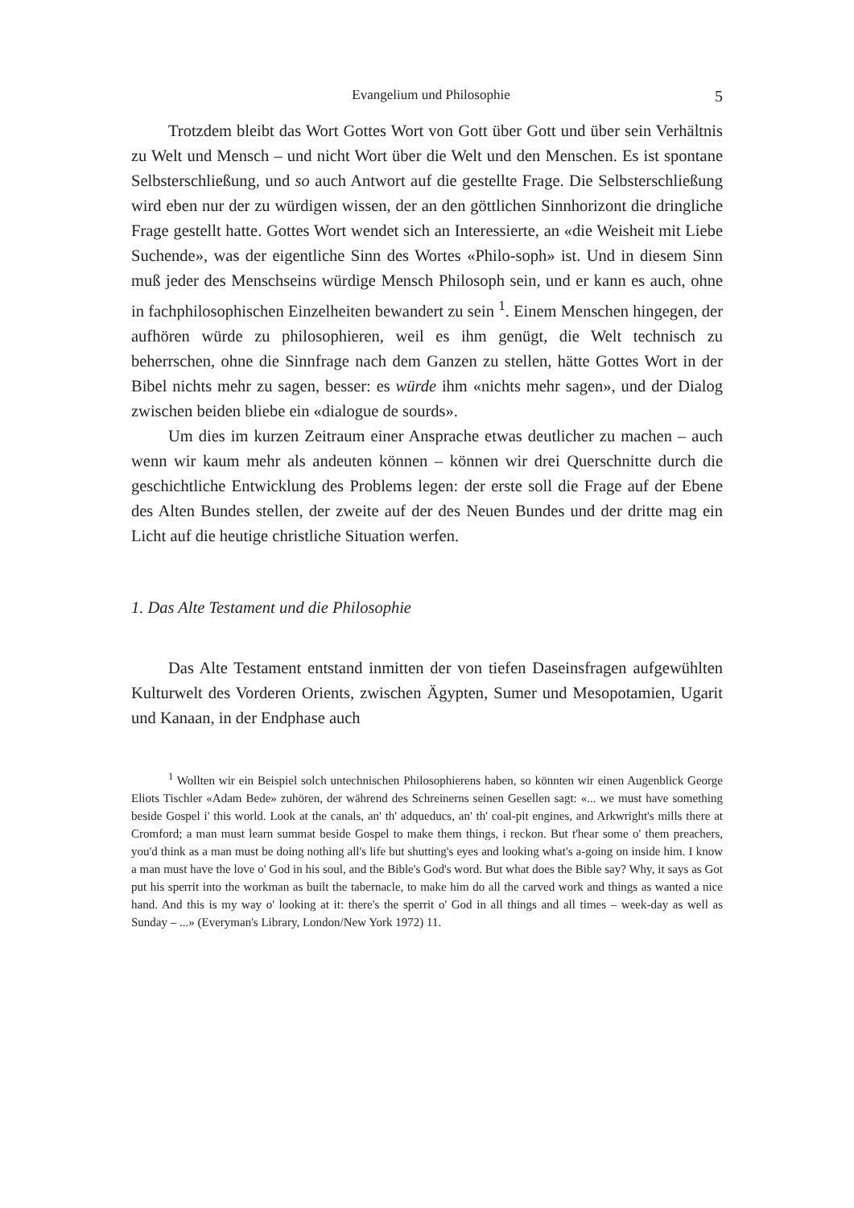Evangelium und Philosophie 5
Trotzdem bleibt das Wort Gottes Wort von Gott über Gott und über sein Verhältnis zu Welt und Mensch – und nicht Wort über die Welt und den Menschen. Es ist spontane Selbsterschließung, und so auch Antwort auf die gestellte Frage. Die Selbsterschließung wird eben nur der zu würdigen wissen, der an den göttlichen Sinnhorizont die dringliche Frage gestellt hatte. Gottes Wort wendet sich an Interessierte, an «die Weisheit mit Liebe Suchende», was der eigentliche Sinn des Wortes «Philo-soph» ist. Und in diesem Sinn muß jeder des Menschseins würdige Mensch Philosoph sein, und er kann es auch, ohne in fachphilosophischen Einzelheiten bewandert zu sein <sup>1</sup>. Einem Menschen hingegen, der aufhören würde zu philosophieren, weil es ihm genügt, die Welt technisch zu beherrschen, ohne die Sinnfrage nach dem Ganzen zu stellen, hätte Gottes Wort in der Bibel nichts mehr zu sagen, besser: es würde ihm «nichts mehr sagen», und der Dialog zwischen beiden bliebe ein «dialogue de sourds».
Um dies im kurzen Zeitraum einer Ansprache etwas deutlicher zu machen – auch wenn wir kaum mehr als andeuten können – können wir drei Querschnitte durch die geschichtliche Entwicklung des Problems legen: der erste soll die Frage auf der Ebene des Alten Bundes stellen, der zweite auf der des Neuen Bundes und der dritte mag ein Licht auf die heutige christliche Situation werfen.
1. Das Alte Testament und die Philosophie
Das Alte Testament entstand inmitten der von tiefen Daseinsfragen aufgewühlten Kulturwelt des Vorderen Orients, zwischen Ägypten, Sumer und Mesopotamien, Ugarit und Kanaan, in der Endphase auch
<sup>1</sup> Wollten wir ein Beispiel solch untechnischen Philosophierens haben, so könnten wir einen Augenblick George Eliots Tischler «Adam Bede» zuhören, der während des Schreinerns seinen Gesellen sagt: «... we must have something beside Gospel i' this world. Look at the canals, an' th' adqueducs, an' th' coal-pit engines, and Arkwright's mills there at Cromford; a man must learn summat beside Gospel to make them things, i reckon. But t'hear some o' them preachers, you'd think as a man must be doing nothing all's life but shutting's eyes and looking what's a-going on inside him. I know a man must have the love o' God in his soul, and the Bible's God's word. But what does the Bible say? Why, it says as Got put his sperrit into the workman as built the tabernacle, to make him do all the carved work and things as wanted a nice hand. And this is my way o' looking at it: there's the sperrit o' God in all things and all times – week-day as well as Sunday – ...» (Everyman's Library, London/New York 1972) 11.